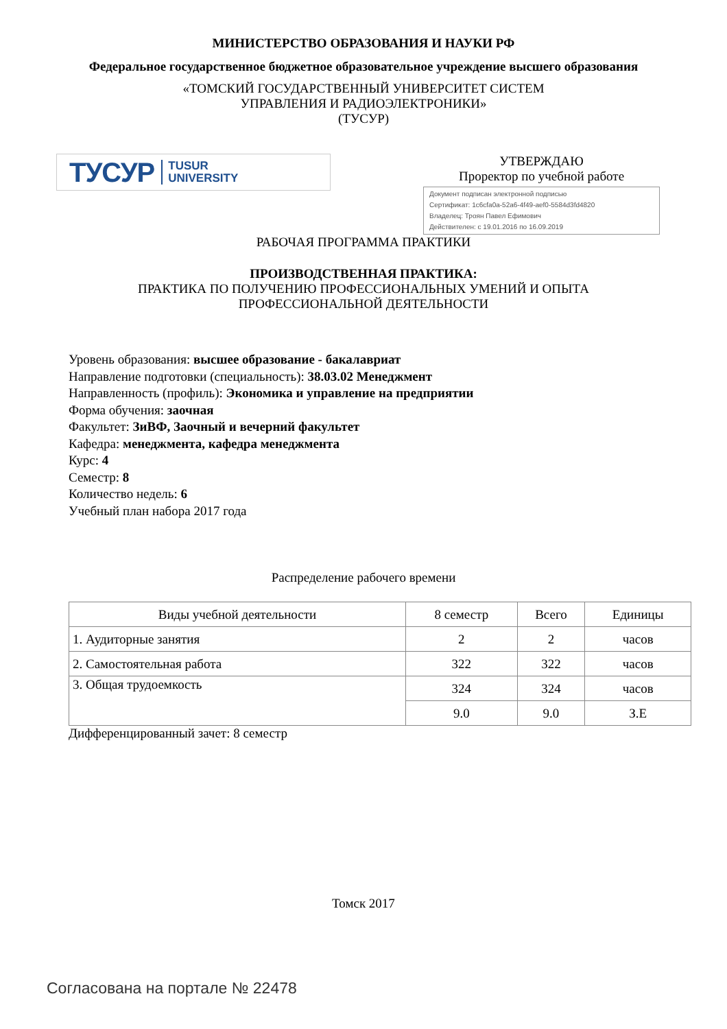МИНИСТЕРСТВО ОБРАЗОВАНИЯ И НАУКИ РФ
Федеральное государственное бюджетное образовательное учреждение высшего образования
«ТОМСКИЙ ГОСУДАРСТВЕННЫЙ УНИВЕРСИТЕТ СИСТЕМ
УПРАВЛЕНИЯ И РАДИОЭЛЕКТРОНИКИ»
(ТУСУР)
ТУСУР TUSUR
UNIVERSITY
УТВЕРЖДАЮ
Проректор по учебной работе
Документ подписан электронной подписью
Сертификат: 1c6cfa0a-52a6-4f49-aef0-5584d3fd4820
Владелец: Троян Павел Ефимович
Действителен: с 19.01.2016 по 16.09.2019
РАБОЧАЯ ПРОГРАММА ПРАКТИКИ
ПРОИЗВОДСТВЕННАЯ ПРАКТИКА:
ПРАКТИКА ПО ПОЛУЧЕНИЮ ПРОФЕССИОНАЛЬНЫХ УМЕНИЙ И ОПЫТА
ПРОФЕССИОНАЛЬНОЙ ДЕЯТЕЛЬНОСТИ
Уровень образования: высшее образование - бакалавриат
Направление подготовки (специальность): 38.03.02 Менеджмент
Направленность (профиль): Экономика и управление на предприятии
Форма обучения: заочная
Факультет: ЗиВФ, Заочный и вечерний факультет
Кафедра: менеджмента, кафедра менеджмента
Курс: 4
Семестр: 8
Количество недель: 6
Учебный план набора 2017 года
Распределение рабочего времени
| Виды учебной деятельности | 8 семестр | Всего | Единицы |
| --- | --- | --- | --- |
| 1. Аудиторные занятия | 2 | 2 | часов |
| 2. Самостоятельная работа | 322 | 322 | часов |
| 3. Общая трудоемкость | 324 | 324 | часов |
| | 9.0 | 9.0 | З.Е |
Дифференцированный зачет: 8 семестр
Томск 2017
Согласована на портале № 22478